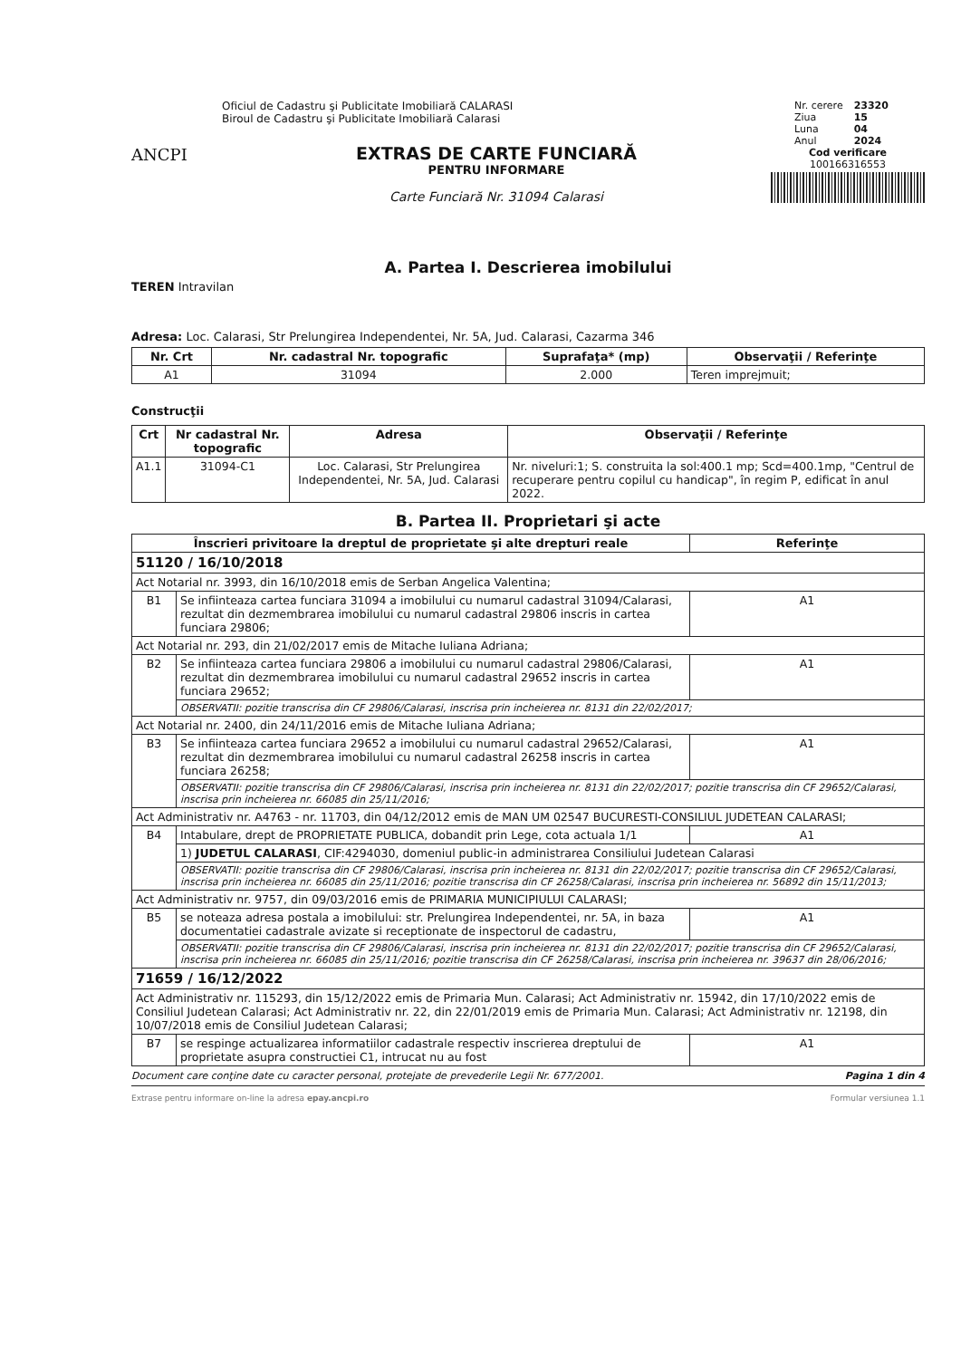ANCPI
Oficiul de Cadastru şi Publicitate Imobiliară CALARASI
Biroul de Cadastru şi Publicitate Imobiliară Calarasi
EXTRAS DE CARTE FUNCIARĂ
PENTRU INFORMARE
Carte Funciară Nr. 31094 Calarasi
| Nr. cerere | 23320 |
| Ziua | 15 |
| Luna | 04 |
| Anul | 2024 |
Cod verificare
100166316553
A. Partea I. Descrierea imobilului
TEREN Intravilan
Adresa: Loc. Calarasi, Str Prelungirea Independentei, Nr. 5A, Jud. Calarasi, Cazarma 346
| Nr. Crt | Nr. cadastral Nr. topografic | Suprafaţa* (mp) | Observaţii / Referinţe |
| --- | --- | --- | --- |
| A1 | 31094 | 2.000 | Teren imprejmuit; |
Construcţii
| Crt | Nr cadastral Nr. topografic | Adresa | Observaţii / Referinţe |
| --- | --- | --- | --- |
| A1.1 | 31094-C1 | Loc. Calarasi, Str Prelungirea Independentei, Nr. 5A, Jud. Calarasi | Nr. niveluri:1; S. construita la sol:400.1 mp; Scd=400.1mp, "Centrul de recuperare pentru copilul cu handicap", în regim P, edificat în anul 2022. |
B. Partea II. Proprietari şi acte
| Înscrieri privitoare la dreptul de proprietate şi alte drepturi reale | | Referinţe |
| --- | --- | --- |
| 51120 / 16/10/2018 | | |
| Act Notarial nr. 3993, din 16/10/2018 emis de Serban Angelica Valentina; | | |
| B1 | Se infiinteaza cartea funciara 31094 a imobilului cu numarul cadastral 31094/Calarasi, rezultat din dezmembrarea imobilului cu numarul cadastral 29806 inscris in cartea funciara 29806; | A1 |
| Act Notarial nr. 293, din 21/02/2017 emis de Mitache Iuliana Adriana; | | |
| B2 | Se infiinteaza cartea funciara 29806 a imobilului cu numarul cadastral 29806/Calarasi, rezultat din dezmembrarea imobilului cu numarul cadastral 29652 inscris in cartea funciara 29652; | A1 |
| | OBSERVATII: pozitie transcrisa din CF 29806/Calarasi, inscrisa prin incheierea nr. 8131 din 22/02/2017; | |
| Act Notarial nr. 2400, din 24/11/2016 emis de Mitache Iuliana Adriana; | | |
| B3 | Se infiinteaza cartea funciara 29652 a imobilului cu numarul cadastral 29652/Calarasi, rezultat din dezmembrarea imobilului cu numarul cadastral 26258 inscris in cartea funciara 26258; | A1 |
| | OBSERVATII: pozitie transcrisa din CF 29806/Calarasi, inscrisa prin incheierea nr. 8131 din 22/02/2017; pozitie transcrisa din CF 29652/Calarasi, inscrisa prin incheierea nr. 66085 din 25/11/2016; | |
| Act Administrativ nr. A4763 - nr. 11703, din 04/12/2012 emis de MAN UM 02547 BUCURESTI-CONSILIUL JUDETEAN CALARASI; | | |
| B4 | Intabulare, drept de PROPRIETATE PUBLICA, dobandit prin Lege, cota actuala 1/1 | A1 |
| | 1) JUDETUL CALARASI , CIF:4294030, domeniul public-in administrarea Consiliului Judetean Calarasi | |
| | OBSERVATII: pozitie transcrisa din CF 29806/Calarasi, inscrisa prin incheierea nr. 8131 din 22/02/2017; pozitie transcrisa din CF 29652/Calarasi, inscrisa prin incheierea nr. 66085 din 25/11/2016; pozitie transcrisa din CF 26258/Calarasi, inscrisa prin incheierea nr. 56892 din 15/11/2013; | |
| Act Administrativ nr. 9757, din 09/03/2016 emis de PRIMARIA MUNICIPIULUI CALARASI; | | |
| B5 | se noteaza adresa postala a imobilului: str. Prelungirea Independentei, nr. 5A, in baza documentatiei cadastrale avizate si receptionate de inspectorul de cadastru, | A1 |
| | OBSERVATII: pozitie transcrisa din CF 29806/Calarasi, inscrisa prin incheierea nr. 8131 din 22/02/2017; pozitie transcrisa din CF 29652/Calarasi, inscrisa prin incheierea nr. 66085 din 25/11/2016; pozitie transcrisa din CF 26258/Calarasi, inscrisa prin incheierea nr. 39637 din 28/06/2016; | |
| 71659 / 16/12/2022 | | |
| Act Administrativ nr. 115293, din 15/12/2022 emis de Primaria Mun. Calarasi; Act Administrativ nr. 15942, din 17/10/2022 emis de Consiliul Judetean Calarasi; Act Administrativ nr. 22, din 22/01/2019 emis de Primaria Mun. Calarasi; Act Administrativ nr. 12198, din 10/07/2018 emis de Consiliul Judetean Calarasi; | | |
| B7 | se respinge actualizarea informatiilor cadastrale respectiv inscrierea dreptului de proprietate asupra constructiei C1, intrucat nu au fost | A1 |
Document care conţine date cu caracter personal, protejate de prevederile Legii Nr. 677/2001. Pagina 1 din 4
Extrase pentru informare on-line la adresa epay.ancpi.ro Formular versiunea 1.1